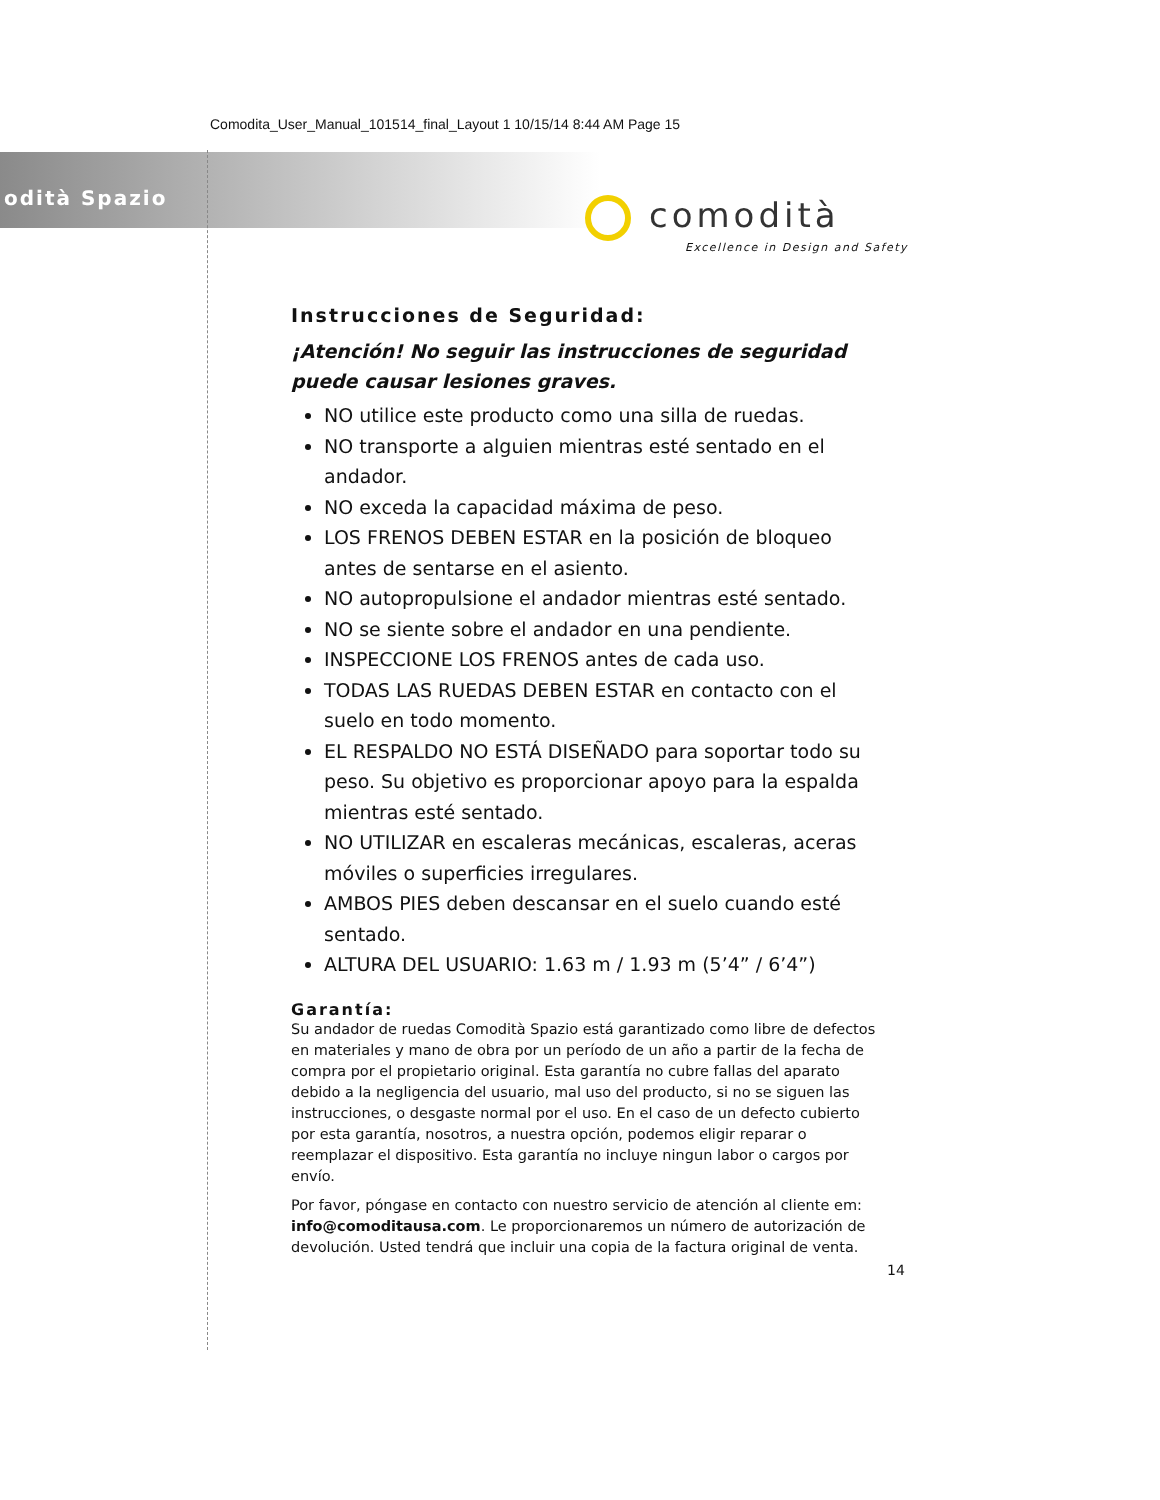Comodita_User_Manual_101514_final_Layout 1 10/15/14 8:44 AM Page 15
odità Spazio
comodità
Excellence in Design and Safety
Instrucciones de Seguridad:
¡Atención! No seguir las instrucciones de seguridad
puede causar lesiones graves.
NO utilice este producto como una silla de ruedas.
NO transporte a alguien mientras esté sentado en el andador.
NO exceda la capacidad máxima de peso.
LOS FRENOS DEBEN ESTAR en la posición de bloqueo antes de sentarse en el asiento.
NO autopropulsione el andador mientras esté sentado.
NO se siente sobre el andador en una pendiente.
INSPECCIONE LOS FRENOS antes de cada uso.
TODAS LAS RUEDAS DEBEN ESTAR en contacto con el suelo en todo momento.
EL RESPALDO NO ESTÁ DISEÑADO para soportar todo su peso. Su objetivo es proporcionar apoyo para la espalda mientras esté sentado.
NO UTILIZAR en escaleras mecánicas, escaleras, aceras móviles o superficies irregulares.
AMBOS PIES deben descansar en el suelo cuando esté sentado.
ALTURA DEL USUARIO: 1.63 m / 1.93 m (5’4” / 6’4”)
Garantía:
Su andador de ruedas Comodità Spazio está garantizado como libre de defectos en materiales y mano de obra por un período de un año a partir de la fecha de compra por el propietario original. Esta garantía no cubre fallas del aparato debido a la negligencia del usuario, mal uso del producto, si no se siguen las instrucciones, o desgaste normal por el uso. En el caso de un defecto cubierto por esta garantía, nosotros, a nuestra opción, podemos eligir reparar o reemplazar el dispositivo. Esta garantía no incluye ningun labor o cargos por envío.
Por favor, póngase en contacto con nuestro servicio de atención al cliente em: info@comoditausa.com. Le proporcionaremos un número de autorización de devolución. Usted tendrá que incluir una copia de la factura original de venta.
14